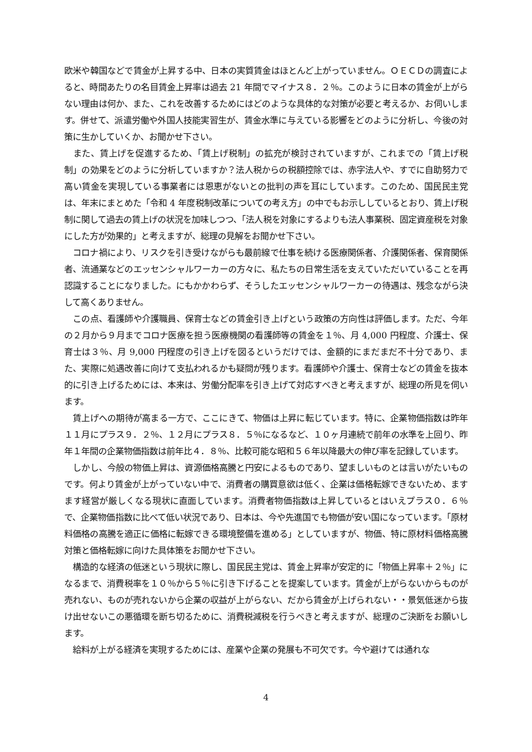欧米や韓国などで賃金が上昇する中、日本の実質賃金はほとんど上がっていません。ＯＥＣＤの調査によると、時間あたりの名目賃金上昇率は過去 21 年間でマイナス８．２％。このように日本の賃金が上がらない理由は何か、また、これを改善するためにはどのような具体的な対策が必要と考えるか、お伺いします。併せて、派遣労働や外国人技能実習生が、賃金水準に与えている影響をどのように分析し、今後の対策に生かしていくか、お聞かせ下さい。
　また、賃上げを促進するため、「賃上げ税制」の拡充が検討されていますが、これまでの「賃上げ税制」の効果をどのように分析していますか？法人税からの税額控除では、赤字法人や、すでに自助努力で高い賃金を実現している事業者には恩恵がないとの批判の声を耳にしています。このため、国民民主党は、年末にまとめた「令和 4 年度税制改革についての考え方」の中でもお示ししているとおり、賃上げ税制に関して過去の賃上げの状況を加味しつつ、「法人税を対象にするよりも法人事業税、固定資産税を対象にした方が効果的」と考えますが、総理の見解をお聞かせ下さい。
　コロナ禍により、リスクを引き受けながらも最前線で仕事を続ける医療関係者、介護関係者、保育関係者、流通業などのエッセンシャルワーカーの方々に、私たちの日常生活を支えていただいていることを再認識することになりました。にもかかわらず、そうしたエッセンシャルワーカーの待遇は、残念ながら決して高くありません。
　この点、看護師や介護職員、保育士などの賃金引き上げという政策の方向性は評価します。ただ、今年の２月から９月までコロナ医療を担う医療機関の看護師等の賃金を１％、月 4,000 円程度、介護士、保育士は３％、月 9,000 円程度の引き上げを図るというだけでは、金額的にまだまだ不十分であり、また、実際に処遇改善に向けて支払われるかも疑問が残ります。看護師や介護士、保育士などの賃金を抜本的に引き上げるためには、本来は、労働分配率を引き上げて対応すべきと考えますが、総理の所見を伺います。
　賃上げへの期待が高まる一方で、ここにきて、物価は上昇に転じています。特に、企業物価指数は昨年１１月にプラス９．２％、１２月にプラス８．５％になるなど、１０ヶ月連続で前年の水準を上回り、昨年１年間の企業物価指数は前年比４．８％、比較可能な昭和５６年以降最大の伸び率を記録しています。
　しかし、今般の物価上昇は、資源価格高騰と円安によるものであり、望ましいものとは言いがたいものです。何より賃金が上がっていない中で、消費者の購買意欲は低く、企業は価格転嫁できないため、ますます経営が厳しくなる現状に直面しています。消費者物価指数は上昇しているとはいえプラス０．６％で、企業物価指数に比べて低い状況であり、日本は、今や先進国でも物価が安い国になっています。「原材料価格の高騰を適正に価格に転嫁できる環境整備を進める」としていますが、物価、特に原材料価格高騰対策と価格転嫁に向けた具体策をお聞かせ下さい。
　構造的な経済の低迷という現状に際し、国民民主党は、賃金上昇率が安定的に「物価上昇率＋２％」になるまで、消費税率を１０％から５％に引き下げることを提案しています。賃金が上がらないからものが売れない、ものが売れないから企業の収益が上がらない、だから賃金が上げられない・・景気低迷から抜け出せないこの悪循環を断ち切るために、消費税減税を行うべきと考えますが、総理のご決断をお願いします。
　給料が上がる経済を実現するためには、産業や企業の発展も不可欠です。今や避けては通れな
4